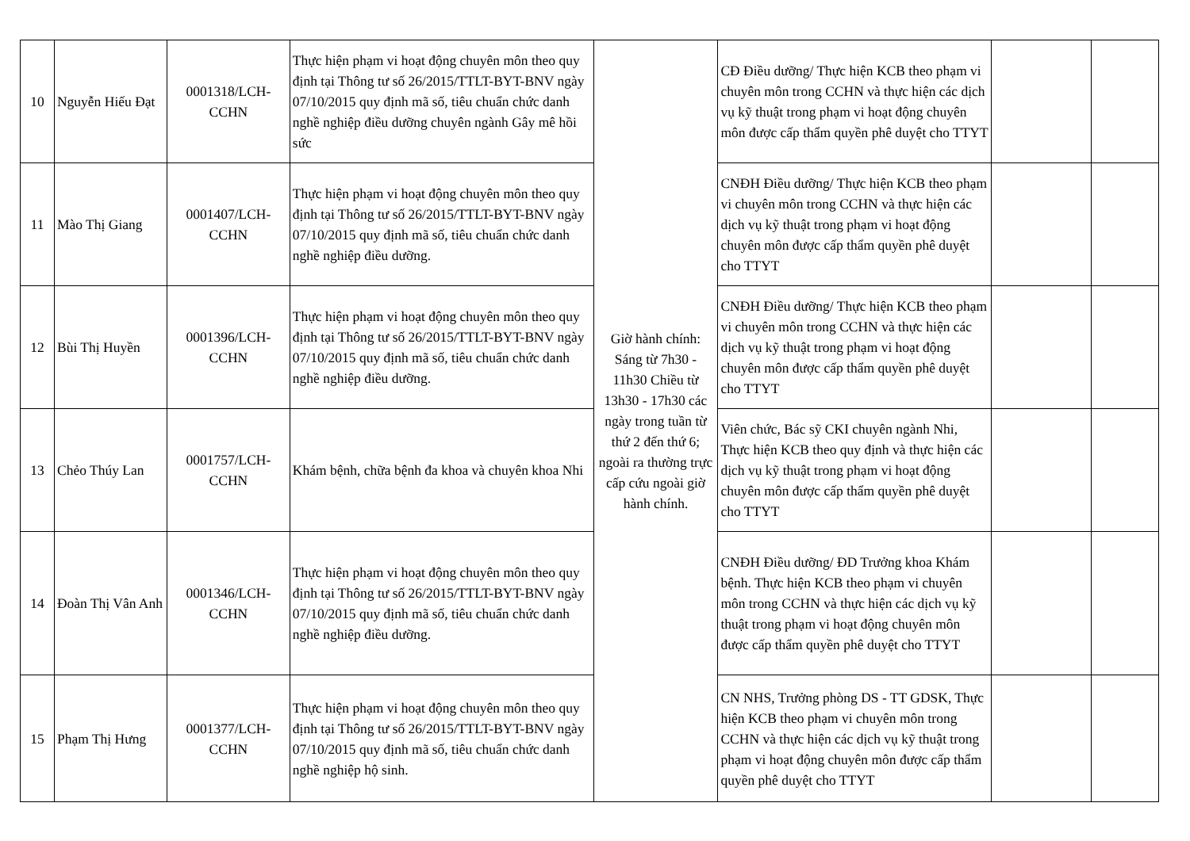| 10 | Nguyễn Hiếu Đạt | 0001318/LCH-CCHN | Thực hiện phạm vi hoạt động chuyên môn theo quy định tại Thông tư số 26/2015/TTLT-BYT-BNV ngày 07/10/2015 quy định mã số, tiêu chuẩn chức danh nghề nghiệp điều dưỡng chuyên ngành Gây mê hồi sức | Giờ hành chính: Sáng từ 7h30 - 11h30 Chiều từ 13h30 - 17h30 các ngày trong tuần từ thứ 2 đến thứ 6; ngoài ra thường trực cấp cứu ngoài giờ hành chính. | CĐ Điều dưỡng/ Thực hiện KCB theo phạm vi chuyên môn trong CCHN và thực hiện các dịch vụ kỹ thuật trong phạm vi hoạt động chuyên môn được cấp thẩm quyền phê duyệt cho TTYT | | |
| 11 | Mào Thị Giang | 0001407/LCH-CCHN | Thực hiện phạm vi hoạt động chuyên môn theo quy định tại Thông tư số 26/2015/TTLT-BYT-BNV ngày 07/10/2015 quy định mã số, tiêu chuẩn chức danh nghề nghiệp điều dưỡng. | | CNĐH Điều dưỡng/ Thực hiện KCB theo phạm vi chuyên môn trong CCHN và thực hiện các dịch vụ kỹ thuật trong phạm vi hoạt động chuyên môn được cấp thẩm quyền phê duyệt cho TTYT | | |
| 12 | Bùi Thị Huyền | 0001396/LCH-CCHN | Thực hiện phạm vi hoạt động chuyên môn theo quy định tại Thông tư số 26/2015/TTLT-BYT-BNV ngày 07/10/2015 quy định mã số, tiêu chuẩn chức danh nghề nghiệp điều dưỡng. | | CNĐH Điều dưỡng/ Thực hiện KCB theo phạm vi chuyên môn trong CCHN và thực hiện các dịch vụ kỹ thuật trong phạm vi hoạt động chuyên môn được cấp thẩm quyền phê duyệt cho TTYT | | |
| 13 | Chẻo Thúy Lan | 0001757/LCH-CCHN | Khám bệnh, chữa bệnh đa khoa và chuyên khoa Nhi | | Viên chức, Bác sỹ CKI chuyên ngành Nhi, Thực hiện KCB theo quy định và thực hiện các dịch vụ kỹ thuật trong phạm vi hoạt động chuyên môn được cấp thẩm quyền phê duyệt cho TTYT | | |
| 14 | Đoàn Thị Vân Anh | 0001346/LCH-CCHN | Thực hiện phạm vi hoạt động chuyên môn theo quy định tại Thông tư số 26/2015/TTLT-BYT-BNV ngày 07/10/2015 quy định mã số, tiêu chuẩn chức danh nghề nghiệp điều dưỡng. | | CNĐH Điều dưỡng/ ĐD Trưởng khoa Khám bệnh. Thực hiện KCB theo phạm vi chuyên môn trong CCHN và thực hiện các dịch vụ kỹ thuật trong phạm vi hoạt động chuyên môn được cấp thẩm quyền phê duyệt cho TTYT | | |
| 15 | Phạm Thị Hưng | 0001377/LCH-CCHN | Thực hiện phạm vi hoạt động chuyên môn theo quy định tại Thông tư số 26/2015/TTLT-BYT-BNV ngày 07/10/2015 quy định mã số, tiêu chuẩn chức danh nghề nghiệp hộ sinh. | | CN NHS, Trưởng phòng DS - TT GDSK, Thực hiện KCB theo phạm vi chuyên môn trong CCHN và thực hiện các dịch vụ kỹ thuật trong phạm vi hoạt động chuyên môn được cấp thẩm quyền phê duyệt cho TTYT | | |